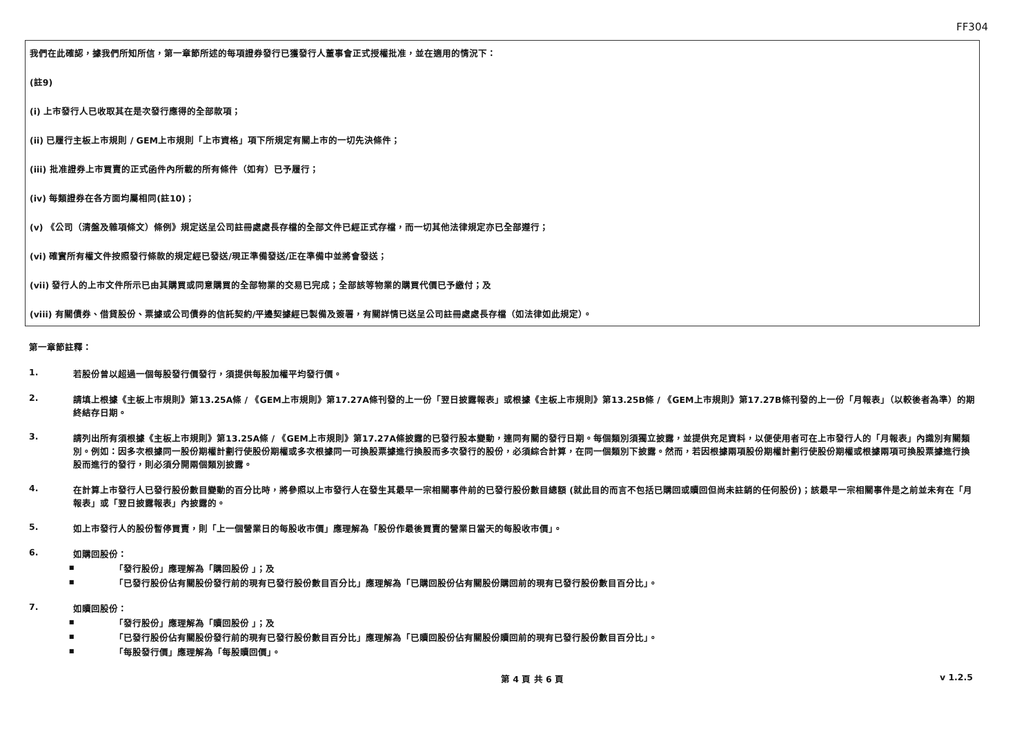FF304
我們在此確認，據我們所知所信，第一章節所述的每項證券發行已獲發行人董事會正式授權批准，並在適用的情況下：
(註9)
(i) 上市發行人已收取其在是次發行應得的全部款項；
(ii) 已履行主板上市規則 / GEM上市規則「上市資格」項下所規定有關上市的一切先決條件；
(iii) 批准證券上市買賣的正式函件內所載的所有條件（如有）已予履行；
(iv) 每類證券在各方面均屬相同(註10)；
(v) 《公司（清盤及雜項條文）條例》規定送呈公司註冊處處長存檔的全部文件已經正式存檔，而一切其他法律規定亦已全部遵行；
(vi) 確實所有權文件按照發行條款的規定經已發送/現正準備發送/正在準備中並將會發送；
(vii) 發行人的上市文件所示已由其購買或同意購買的全部物業的交易已完成；全部該等物業的購買代價已予繳付；及
(viii) 有關債券、借貸股份、票據或公司債券的信託契約/平邊契據經已製備及簽署，有關詳情已送呈公司註冊處處長存檔（如法律如此規定）。
第一章節註釋：
1. 若股份曾以超過一個每股發行價發行，須提供每股加權平均發行價。
2. 請填上根據《主板上市規則》第13.25A條 / 《GEM上市規則》第17.27A條刊發的上一份「翌日披露報表」或根據《主板上市規則》第13.25B條 / 《GEM上市規則》第17.27B條刊發的上一份「月報表」（以較後者為準）的期終結存日期。
3. 請列出所有須根據《主板上市規則》第13.25A條 / 《GEM上市規則》第17.27A條披露的已發行股本變動，連同有關的發行日期。每個類別須獨立披露，並提供充足資料，以便使用者可在上市發行人的「月報表」內識別有關類別。例如：因多次根據同一股份期權計劃行使股份期權或多次根據同一可換股票據進行換股而多次發行的股份，必須綜合計算，在同一個類別下披露。然而，若因根據兩項股份期權計劃行使股份期權或根據兩項可換股票據進行換股而進行的發行，則必須分開兩個類別披露。
4. 在計算上市發行人已發行股份數目變動的百分比時，將參照以上市發行人在發生其最早一宗相關事件前的已發行股份數目總額 (就此目的而言不包括已購回或贖回但尚未註銷的任何股份)；該最早一宗相關事件是之前並未有在「月報表」或「翌日披露報表」內披露的。
5. 如上市發行人的股份暫停買賣，則「上一個營業日的每股收市價」應理解為「股份作最後買賣的營業日當天的每股收市價」。
6. 如購回股份：
■
「發行股份」應理解為「購回股份 」；及
■
「已發行股份佔有關股份發行前的現有已發行股份數目百分比」應理解為「已購回股份佔有關股份購回前的現有已發行股份數目百分比」。
7. 如贖回股份：
■
「發行股份」應理解為「贖回股份 」；及
■
「已發行股份佔有關股份發行前的現有已發行股份數目百分比」應理解為「已贖回股份佔有關股份贖回前的現有已發行股份數目百分比」。
■
「每股發行價」應理解為「每股贖回價」。
第 4 頁 共 6 頁 v 1.2.5